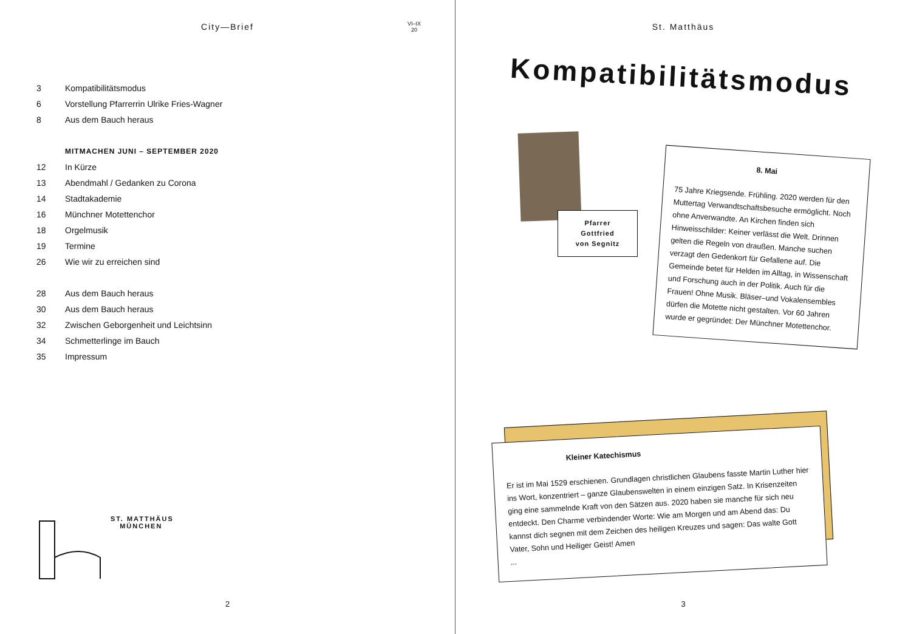City—Brief
VI–IX
20
| 3 | Kompatibilitätsmodus |
| 6 | Vorstellung Pfarrerrin Ulrike Fries-Wagner |
| 8 | Aus dem Bauch heraus |
| | MITMACHEN JUNI – SEPTEMBER 2020 |
| 12 | In Kürze |
| 13 | Abendmahl / Gedanken zu Corona |
| 14 | Stadtakademie |
| 16 | Münchner Motettenchor |
| 18 | Orgelmusik |
| 19 | Termine |
| 26 | Wie wir zu erreichen sind |
| 28 | Aus dem Bauch heraus |
| 30 | Aus dem Bauch heraus |
| 32 | Zwischen Geborgenheit und Leichtsinn |
| 34 | Schmetterlinge im Bauch |
| 35 | Impressum |
ST. MATTHÄUS
MÜNCHEN
2
St. Matthäus
Kompatibilitätsmodus
Pfarrer
Gottfried
von Segnitz
8. Mai
75 Jahre Kriegsende. Frühling. 2020 werden für den Muttertag Verwandtschaftsbesuche ermöglicht. Noch ohne Anverwandte. An Kirchen finden sich Hinweisschilder: Keiner verlässt die Welt. Drinnen gelten die Regeln von draußen. Manche suchen verzagt den Gedenkort für Gefallene auf. Die Gemeinde betet für Helden im Alltag, in Wissenschaft und Forschung auch in der Politik. Auch für die Frauen! Ohne Musik. Bläser–und Vokalensembles dürfen die Motette nicht gestalten. Vor 60 Jahren wurde er gegründet: Der Münchner Motettenchor.
Kleiner Katechismus
Er ist im Mai 1529 erschienen. Grundlagen christlichen Glaubens fasste Martin Luther hier ins Wort, konzentriert – ganze Glaubenswelten in einem einzigen Satz. In Krisenzeiten ging eine sammelnde Kraft von den Sätzen aus. 2020 haben sie manche für sich neu entdeckt. Den Charme verbindender Worte: Wie am Morgen und am Abend das: Du kannst dich segnen mit dem Zeichen des heiligen Kreuzes und sagen: Das walte Gott Vater, Sohn und Heiliger Geist! Amen
...
3